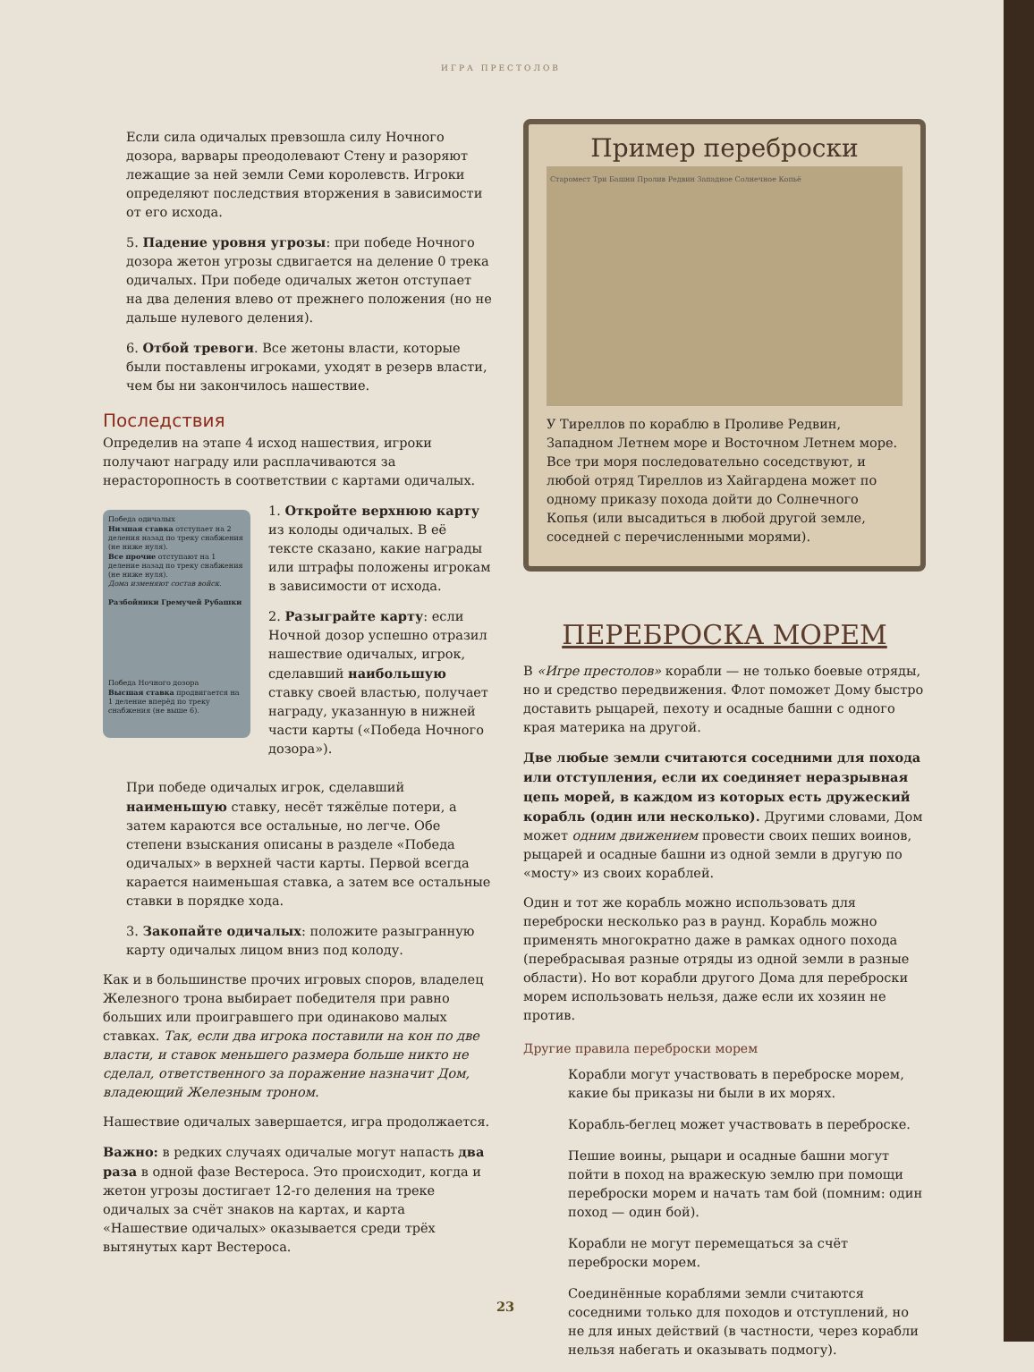ИГРА ПРЕСТОЛОВ
Если сила одичалых превзошла силу Ночного дозора, варвары преодолевают Стену и разоряют лежащие за ней земли Семи королевств. Игроки определяют последствия вторжения в зависимости от его исхода.
5. Падение уровня угрозы: при победе Ночного дозора жетон угрозы сдвигается на деление 0 трека одичалых. При победе одичалых жетон отступает на два деления влево от прежнего положения (но не дальше нулевого деления).
6. Отбой тревоги. Все жетоны власти, которые были поставлены игроками, уходят в резерв власти, чем бы ни закончилось нашествие.
Последствия
Определив на этапе 4 исход нашествия, игроки получают награду или расплачиваются за нерасторопность в соответствии с картами одичалых.
Победа одичалых
Низшая ставка отступает на 2 деления назад по треку снабжения (не ниже нуля).
Все прочие отступают на 1 деление назад по треку снабжения (не ниже нуля).
Дома изменяют состав войск.
Разбойники Гремучей Рубашки
Победа Ночного дозора
Высшая ставка продвигается на 1 деление вперёд по треку снабжения (не выше 6).
1. Откройте верхнюю карту из колоды одичалых. В её тексте сказано, какие награды или штрафы положены игрокам в зависимости от исхода.
2. Разыграйте карту: если Ночной дозор успешно отразил нашествие одичалых, игрок, сделавший наибольшую ставку своей властью, получает награду, указанную в нижней части карты («Победа Ночного дозора»).
При победе одичалых игрок, сделавший наименьшую ставку, несёт тяжёлые потери, а затем караются все остальные, но легче. Обе степени взыскания описаны в разделе «Победа одичалых» в верхней части карты. Первой всегда карается наименьшая ставка, а затем все остальные ставки в порядке хода.
3. Закопайте одичалых: положите разыгранную карту одичалых лицом вниз под колоду.
Как и в большинстве прочих игровых споров, владелец Железного трона выбирает победителя при равно больших или проигравшего при одинаково малых ставках. Так, если два игрока поставили на кон по две власти, и ставок меньшего размера больше никто не сделал, ответственного за поражение назначит Дом, владеющий Железным троном.
Нашествие одичалых завершается, игра продолжается.
Важно: в редких случаях одичалые могут напасть два раза в одной фазе Вестероса. Это происходит, когда и жетон угрозы достигает 12-го деления на треке одичалых за счёт знаков на картах, и карта «Нашествие одичалых» оказывается среди трёх вытянутых карт Вестероса.
Пример переброски
Старомест Три Башни Пролив Редвин Западное Солнечное Копьё
У Тиреллов по кораблю в Проливе Редвин, Западном Летнем море и Восточном Летнем море. Все три моря последовательно соседствуют, и любой отряд Тиреллов из Хайгардена может по одному приказу похода дойти до Солнечного Копья (или высадиться в любой другой земле, соседней с перечисленными морями).
ПЕРЕБРОСКА МОРЕМ
В «Игре престолов» корабли — не только боевые отряды, но и средство передвижения. Флот поможет Дому быстро доставить рыцарей, пехоту и осадные башни с одного края материка на другой.
Две любые земли считаются соседними для похода или отступления, если их соединяет неразрывная цепь морей, в каждом из которых есть дружеский корабль (один или несколько). Другими словами, Дом может одним движением провести своих пеших воинов, рыцарей и осадные башни из одной земли в другую по «мосту» из своих кораблей.
Один и тот же корабль можно использовать для переброски несколько раз в раунд. Корабль можно применять многократно даже в рамках одного похода (перебрасывая разные отряды из одной земли в разные области). Но вот корабли другого Дома для переброски морем использовать нельзя, даже если их хозяин не против.
Другие правила переброски морем
Корабли могут участвовать в переброске морем, какие бы приказы ни были в их морях.
Корабль-беглец может участвовать в переброске.
Пешие воины, рыцари и осадные башни могут пойти в поход на вражескую землю при помощи переброски морем и начать там бой (помним: один поход — один бой).
Корабли не могут перемещаться за счёт переброски морем.
Соединённые кораблями земли считаются соседними только для походов и отступлений, но не для иных действий (в частности, через корабли нельзя набегать и оказывать подмогу).
23